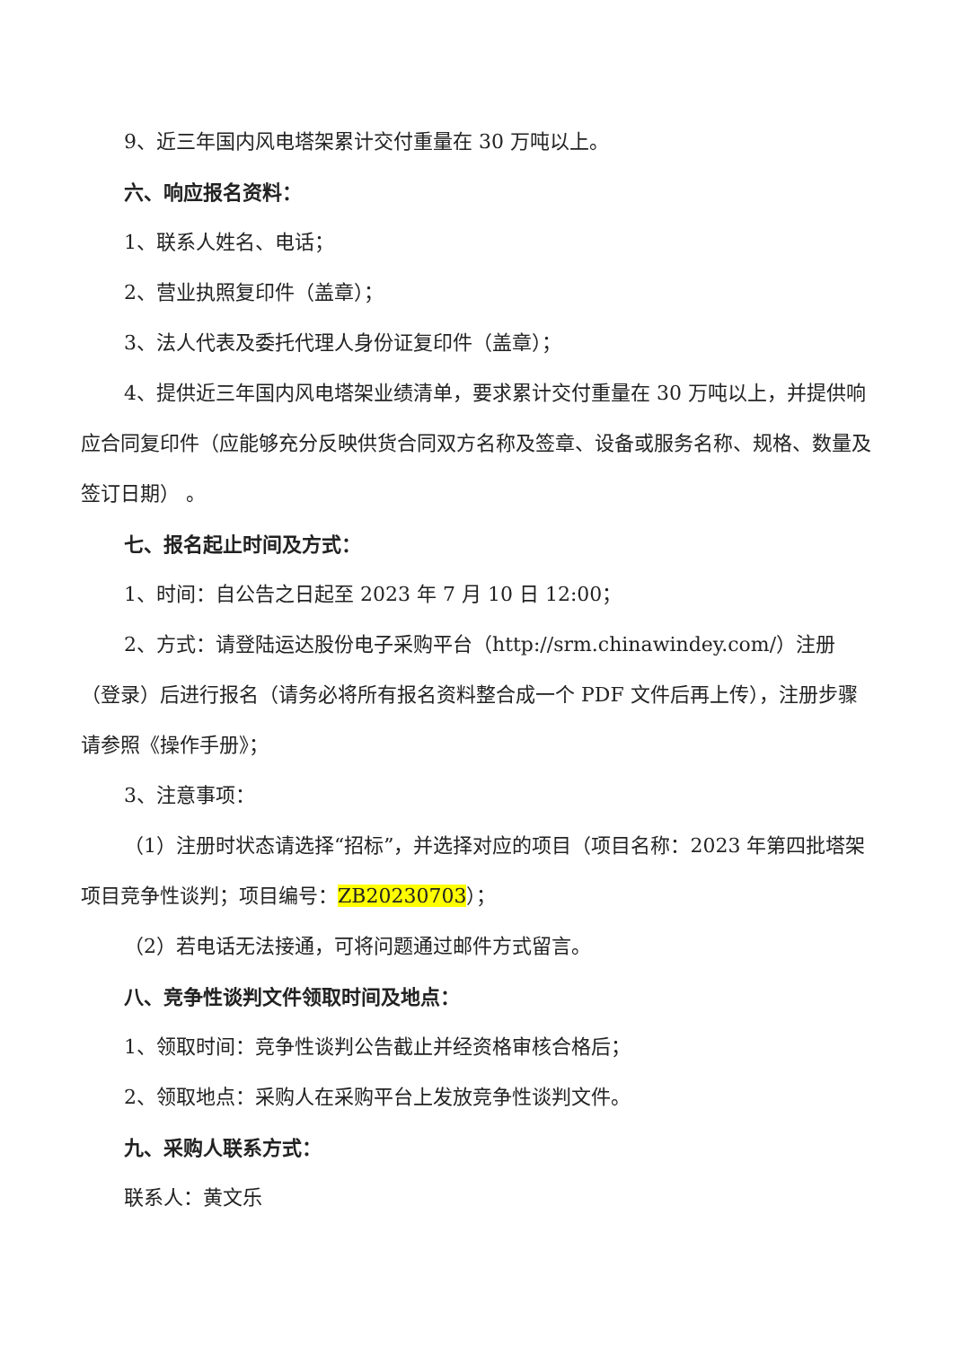9、近三年国内风电塔架累计交付重量在 30 万吨以上。
六、响应报名资料：
1、联系人姓名、电话；
2、营业执照复印件（盖章）；
3、法人代表及委托代理人身份证复印件（盖章）；
4、提供近三年国内风电塔架业绩清单，要求累计交付重量在 30 万吨以上，并提供响应合同复印件（应能够充分反映供货合同双方名称及签章、设备或服务名称、规格、数量及签订日期） 。
七、报名起止时间及方式：
1、时间：自公告之日起至 2023 年 7 月 10 日 12:00；
2、方式：请登陆运达股份电子采购平台（http://srm.chinawindey.com/）注册（登录）后进行报名（请务必将所有报名资料整合成一个 PDF 文件后再上传），注册步骤请参照《操作手册》；
3、注意事项：
（1）注册时状态请选择“招标”，并选择对应的项目（项目名称：2023 年第四批塔架项目竞争性谈判；项目编号：ZB20230703）；
（2）若电话无法接通，可将问题通过邮件方式留言。
八、竞争性谈判文件领取时间及地点：
1、领取时间：竞争性谈判公告截止并经资格审核合格后；
2、领取地点：采购人在采购平台上发放竞争性谈判文件。
九、采购人联系方式：
联系人：黄文乐